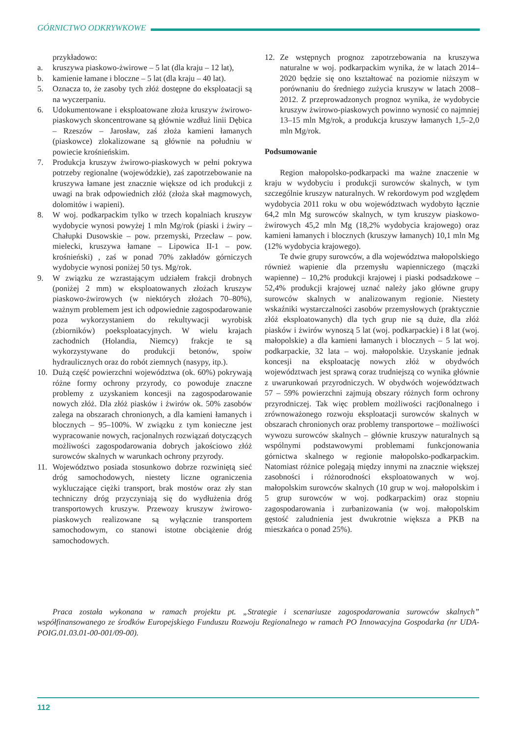GÓRNICTWO ODKRYWKOWE
przykładowo:
a. kruszywa piaskowo-żwirowe – 5 lat (dla kraju – 12 lat),
b. kamienie łamane i bloczne – 5 lat (dla kraju – 40 lat).
5. Oznacza to, że zasoby tych złóż dostępne do eksploatacji są na wyczerpaniu.
6. Udokumentowane i eksploatowane złoża kruszyw żwirowo-piaskowych skoncentrowane są głównie wzdłuż linii Dębica – Rzeszów – Jarosław, zaś złoża kamieni łamanych (piaskowce) zlokalizowane są głównie na południu w powiecie krośnieńskim.
7. Produkcja kruszyw żwirowo-piaskowych w pełni pokrywa potrzeby regionalne (wojewódzkie), zaś zapotrzebowanie na kruszywa łamane jest znacznie większe od ich produkcji z uwagi na brak odpowiednich złóż (złoża skał magmowych, dolomitów i wapieni).
8. W woj. podkarpackim tylko w trzech kopalniach kruszyw wydobycie wynosi powyżej 1 mln Mg/rok (piaski i żwiry – Chałupki Dusowskie – pow. przemyski, Przecław – pow. mielecki, kruszywa łamane – Lipowica II-1 – pow. krośnieński) , zaś w ponad 70% zakładów górniczych wydobycie wynosi poniżej 50 tys. Mg/rok.
9. W związku ze wzrastającym udziałem frakcji drobnych (poniżej 2 mm) w eksploatowanych złożach kruszyw piaskowo-żwirowych (w niektórych złożach 70–80%), ważnym problemem jest ich odpowiednie zagospodarowanie poza wykorzystaniem do rekultywacji wyrobisk (zbiorników) poeksploatacyjnych. W wielu krajach zachodnich (Holandia, Niemcy) frakcje te są wykorzystywane do produkcji betonów, spoiw hydraulicznych oraz do robót ziemnych (nasypy, itp.).
10. Dużą część powierzchni województwa (ok. 60%) pokrywają różne formy ochrony przyrody, co powoduje znaczne problemy z uzyskaniem koncesji na zagospodarowanie nowych złóż. Dla złóż piasków i żwirów ok. 50% zasobów zalega na obszarach chronionych, a dla kamieni łamanych i blocznych – 95–100%. W związku z tym konieczne jest wypracowanie nowych, racjonalnych rozwiązań dotyczących możliwości zagospodarowania dobrych jakościowo złóż surowców skalnych w warunkach ochrony przyrody.
11. Województwo posiada stosunkowo dobrze rozwiniętą sieć dróg samochodowych, niestety liczne ograniczenia wykluczające ciężki transport, brak mostów oraz zły stan techniczny dróg przyczyniają się do wydłużenia dróg transportowych kruszyw. Przewozy kruszyw żwirowo-piaskowych realizowane są wyłącznie transportem samochodowym, co stanowi istotne obciążenie dróg samochodowych.
12. Ze wstępnych prognoz zapotrzebowania na kruszywa naturalne w woj. podkarpackim wynika, że w latach 2014–2020 będzie się ono kształtować na poziomie niższym w porównaniu do średniego zużycia kruszyw w latach 2008–2012. Z przeprowadzonych prognoz wynika, że wydobycie kruszyw żwirowo-piaskowych powinno wynosić co najmniej 13–15 mln Mg/rok, a produkcja kruszyw łamanych 1,5–2,0 mln Mg/rok.
Podsumowanie
Region małopolsko-podkarpacki ma ważne znaczenie w kraju w wydobyciu i produkcji surowców skalnych, w tym szczególnie kruszyw naturalnych. W rekordowym pod względem wydobycia 2011 roku w obu województwach wydobyto łącznie 64,2 mln Mg surowców skalnych, w tym kruszyw piaskowo-żwirowych 45,2 mln Mg (18,2% wydobycia krajowego) oraz kamieni łamanych i blocznych (kruszyw łamanych) 10,1 mln Mg (12% wydobycia krajowego).
Te dwie grupy surowców, a dla województwa małopolskiego również wapienie dla przemysłu wapienniczego (mączki wapienne) – 10,2% produkcji krajowej i piaski podsadzkowe – 52,4% produkcji krajowej uznać należy jako główne grupy surowców skalnych w analizowanym regionie. Niestety wskaźniki wystarczalności zasobów przemysłowych (praktycznie złóż eksploatowanych) dla tych grup nie są duże, dla złóż piasków i żwirów wynoszą 5 lat (woj. podkarpackie) i 8 lat (woj. małopolskie) a dla kamieni łamanych i blocznych – 5 lat woj. podkarpackie, 32 lata – woj. małopolskie. Uzyskanie jednak koncesji na eksploatację nowych złóż w obydwóch województwach jest sprawą coraz trudniejszą co wynika głównie z uwarunkowań przyrodniczych. W obydwóch województwach 57 – 59% powierzchni zajmują obszary różnych form ochrony przyrodniczej. Tak więc problem możliwości racj0onalnego i zrównoważonego rozwoju eksploatacji surowców skalnych w obszarach chronionych oraz problemy transportowe – możliwości wywozu surowców skalnych – głównie kruszyw naturalnych są wspólnymi podstawowymi problemami funkcjonowania górnictwa skalnego w regionie małopolsko-podkarpackim. Natomiast różnice polegają między innymi na znacznie większej zasobności i różnorodności eksploatowanych w woj. małopolskim surowców skalnych (10 grup w woj. małopolskim i 5 grup surowców w woj. podkarpackim) oraz stopniu zagospodarowania i zurbanizowania (w woj. małopolskim gęstość zaludnienia jest dwukrotnie większa a PKB na mieszkańca o ponad 25%).
Praca została wykonana w ramach projektu pt. „Strategie i scenariusze zagospodarowania surowców skalnych” współfinansowanego ze środków Europejskiego Funduszu Rozwoju Regionalnego w ramach PO Innowacyjna Gospodarka (nr UDA-POIG.01.03.01-00-001/09-00).
112